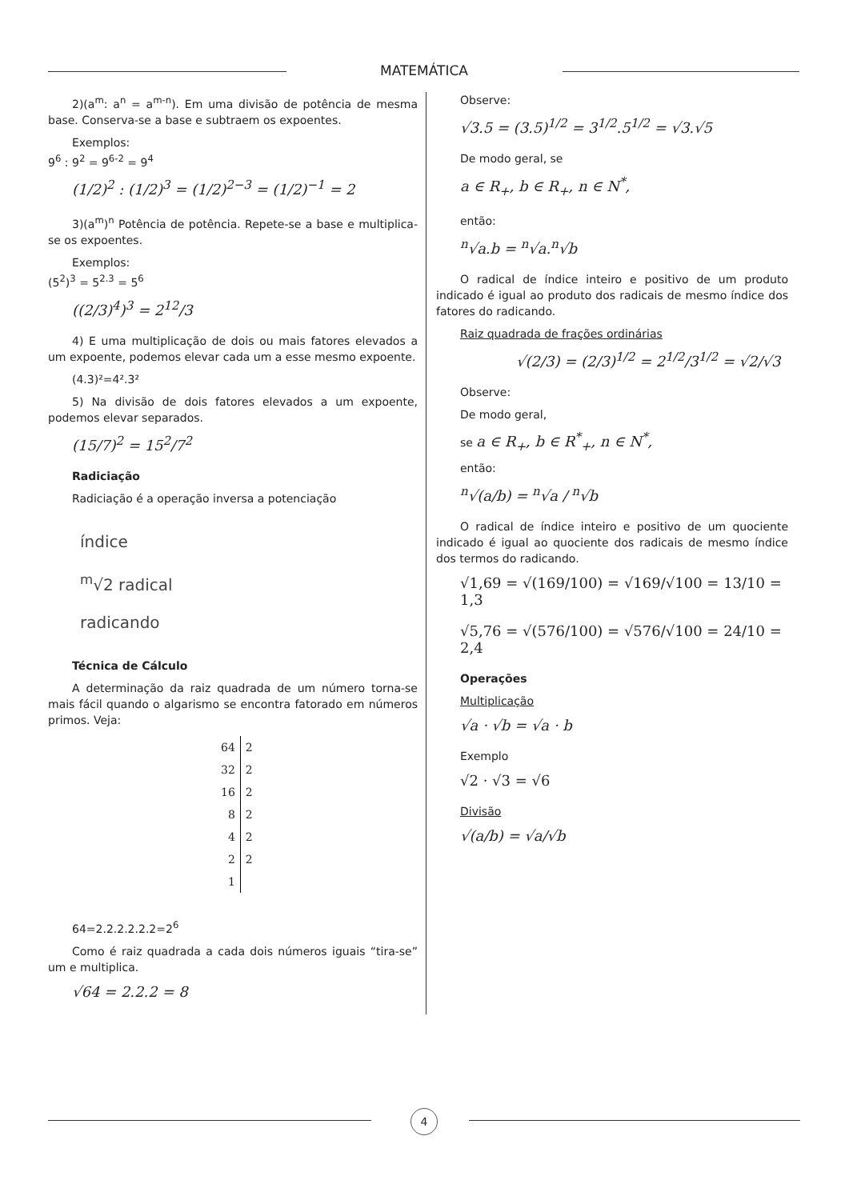MATEMÁTICA
2)(a<sup>m</sup>: a<sup>n</sup> = a<sup>m-n</sup>). Em uma divisão de potência de mesma base. Conserva-se a base e subtraem os expoentes.
Exemplos:
9<sup>6</sup> : 9<sup>2</sup> = 9<sup>6-2</sup> = 9<sup>4</sup>
(1/2)<sup>2</sup> : (1/2)<sup>3</sup> = (1/2)<sup>2−3</sup> = (1/2)<sup>−1</sup> = 2
3)(a<sup>m</sup>)<sup>n</sup> Potência de potência. Repete-se a base e multiplica-se os expoentes.
Exemplos:
(5<sup>2</sup>)<sup>3</sup> = 5<sup>2.3</sup> = 5<sup>6</sup>
((2/3)<sup>4</sup>)<sup>3</sup> = 2<sup>12</sup>/3
4) E uma multiplicação de dois ou mais fatores elevados a um expoente, podemos elevar cada um a esse mesmo expoente.
(4.3)²=4².3²
5) Na divisão de dois fatores elevados a um expoente, podemos elevar separados.
(15/7)<sup>2</sup> = 15<sup>2</sup>/7<sup>2</sup>
Radiciação
Radiciação é a operação inversa a potenciação
índice
<sup>m</sup>√2 radical
radicando
Técnica de Cálculo
A determinação da raiz quadrada de um número torna-se mais fácil quando o algarismo se encontra fatorado em números primos. Veja:
| 64 | 2 |
| 32 | 2 |
| 16 | 2 |
| 8 | 2 |
| 4 | 2 |
| 2 | 2 |
| 1 | |
64=2.2.2.2.2.2=2<sup>6</sup>
Como é raiz quadrada a cada dois números iguais “tira-se” um e multiplica.
√64 = 2.2.2 = 8
Observe:
√3.5 = (3.5)<sup>1/2</sup> = 3<sup>1/2</sup>.5<sup>1/2</sup> = √3.√5
De modo geral, se
a ∈ R<sub>+</sub>, b ∈ R<sub>+</sub>, n ∈ N<sup>*</sup>,
então:
<sup>n</sup>√a.b = <sup>n</sup>√a.<sup>n</sup>√b
O radical de índice inteiro e positivo de um produto indicado é igual ao produto dos radicais de mesmo índice dos fatores do radicando.
Raiz quadrada de frações ordinárias
√(2/3) = (2/3)<sup>1/2</sup> = 2<sup>1/2</sup>/3<sup>1/2</sup> = √2/√3
Observe:
De modo geral,
se a ∈ R<sub>+</sub>, b ∈ R<sup>*</sup><sub>+</sub>, n ∈ N<sup>*</sup>,
então:
<sup>n</sup>√(a/b) = <sup>n</sup>√a / <sup>n</sup>√b
O radical de índice inteiro e positivo de um quociente indicado é igual ao quociente dos radicais de mesmo índice dos termos do radicando.
√1,69 = √(169/100) = √169/√100 = 13/10 = 1,3
√5,76 = √(576/100) = √576/√100 = 24/10 = 2,4
Operações
Multiplicação
√a · √b = √a · b
Exemplo
√2 · √3 = √6
Divisão
√(a/b) = √a/√b
4